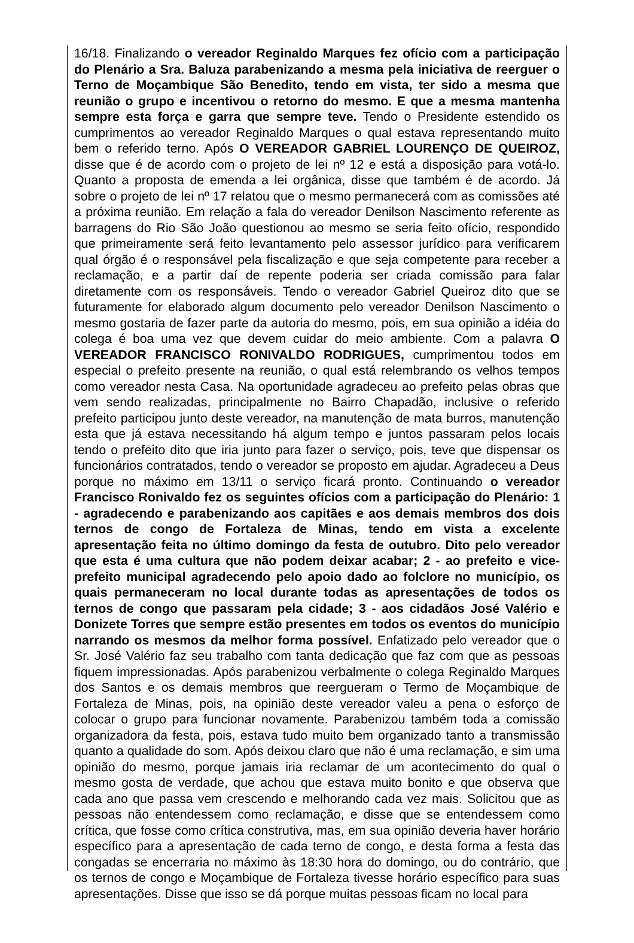16/18. Finalizando o vereador Reginaldo Marques fez ofício com a participação do Plenário a Sra. Baluza parabenizando a mesma pela iniciativa de reerguer o Terno de Moçambique São Benedito, tendo em vista, ter sido a mesma que reunião o grupo e incentivou o retorno do mesmo. E que a mesma mantenha sempre esta força e garra que sempre teve. Tendo o Presidente estendido os cumprimentos ao vereador Reginaldo Marques o qual estava representando muito bem o referido terno. Após O VEREADOR GABRIEL LOURENÇO DE QUEIROZ, disse que é de acordo com o projeto de lei nº 12 e está a disposição para votá-lo. Quanto a proposta de emenda a lei orgânica, disse que também é de acordo. Já sobre o projeto de lei nº 17 relatou que o mesmo permanecerá com as comissões até a próxima reunião. Em relação a fala do vereador Denilson Nascimento referente as barragens do Rio São João questionou ao mesmo se seria feito ofício, respondido que primeiramente será feito levantamento pelo assessor jurídico para verificarem qual órgão é o responsável pela fiscalização e que seja competente para receber a reclamação, e a partir daí de repente poderia ser criada comissão para falar diretamente com os responsáveis. Tendo o vereador Gabriel Queiroz dito que se futuramente for elaborado algum documento pelo vereador Denilson Nascimento o mesmo gostaria de fazer parte da autoria do mesmo, pois, em sua opinião a idéia do colega é boa uma vez que devem cuidar do meio ambiente. Com a palavra O VEREADOR FRANCISCO RONIVALDO RODRIGUES, cumprimentou todos em especial o prefeito presente na reunião, o qual está relembrando os velhos tempos como vereador nesta Casa. Na oportunidade agradeceu ao prefeito pelas obras que vem sendo realizadas, principalmente no Bairro Chapadão, inclusive o referido prefeito participou junto deste vereador, na manutenção de mata burros, manutenção esta que já estava necessitando há algum tempo e juntos passaram pelos locais tendo o prefeito dito que iria junto para fazer o serviço, pois, teve que dispensar os funcionários contratados, tendo o vereador se proposto em ajudar. Agradeceu a Deus porque no máximo em 13/11 o serviço ficará pronto. Continuando o vereador Francisco Ronivaldo fez os seguintes ofícios com a participação do Plenário: 1 - agradecendo e parabenizando aos capitães e aos demais membros dos dois ternos de congo de Fortaleza de Minas, tendo em vista a excelente apresentação feita no último domingo da festa de outubro. Dito pelo vereador que esta é uma cultura que não podem deixar acabar; 2 - ao prefeito e vice-prefeito municipal agradecendo pelo apoio dado ao folclore no município, os quais permaneceram no local durante todas as apresentações de todos os ternos de congo que passaram pela cidade; 3 - aos cidadãos José Valério e Donizete Torres que sempre estão presentes em todos os eventos do município narrando os mesmos da melhor forma possível. Enfatizado pelo vereador que o Sr. José Valério faz seu trabalho com tanta dedicação que faz com que as pessoas fiquem impressionadas. Após parabenizou verbalmente o colega Reginaldo Marques dos Santos e os demais membros que reergueram o Termo de Moçambique de Fortaleza de Minas, pois, na opinião deste vereador valeu a pena o esforço de colocar o grupo para funcionar novamente. Parabenizou também toda a comissão organizadora da festa, pois, estava tudo muito bem organizado tanto a transmissão quanto a qualidade do som. Após deixou claro que não é uma reclamação, e sim uma opinião do mesmo, porque jamais iria reclamar de um acontecimento do qual o mesmo gosta de verdade, que achou que estava muito bonito e que observa que cada ano que passa vem crescendo e melhorando cada vez mais. Solicitou que as pessoas não entendessem como reclamação, e disse que se entendessem como crítica, que fosse como crítica construtiva, mas, em sua opinião deveria haver horário específico para a apresentação de cada terno de congo, e desta forma a festa das congadas se encerraria no máximo às 18:30 hora do domingo, ou do contrário, que os ternos de congo e Moçambique de Fortaleza tivesse horário específico para suas apresentações. Disse que isso se dá porque muitas pessoas ficam no local para